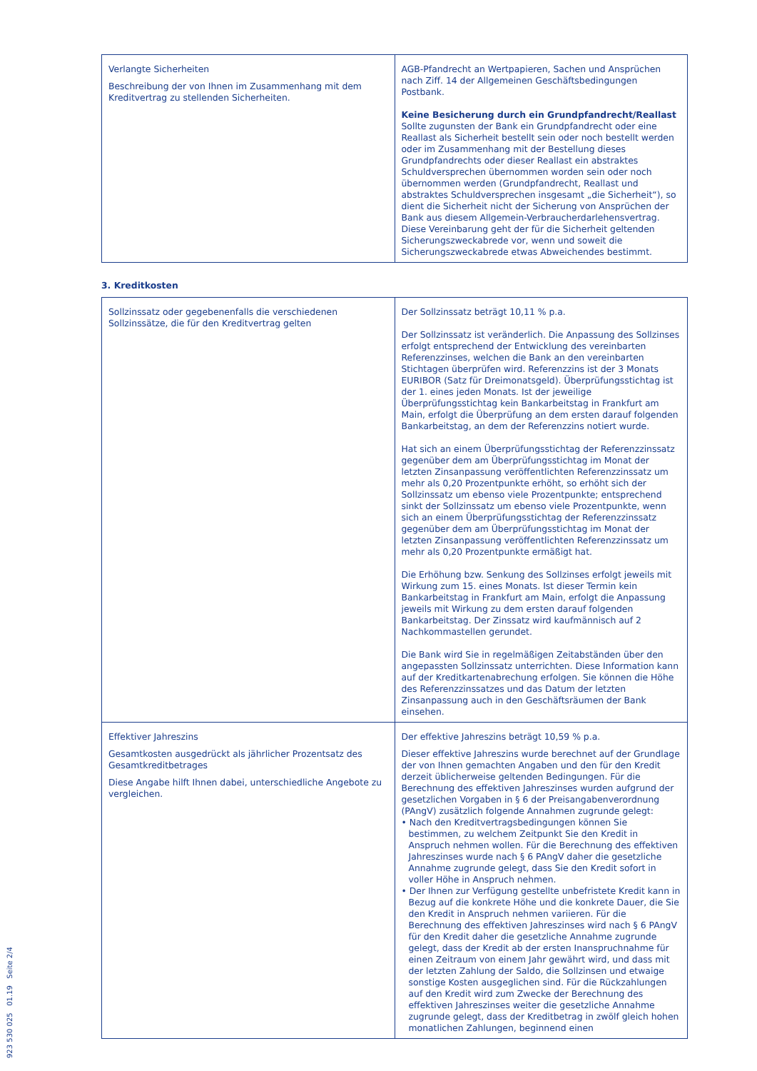| Verlangte Sicherheiten Beschreibung der von Ihnen im Zusammenhang mit dem Kreditvertrag zu stellenden Sicherheiten. | AGB-Pfandrecht an Wertpapieren, Sachen und Ansprüchen nach Ziff. 14 der Allgemeinen Geschäftsbedingungen Postbank. Keine Besicherung durch ein Grundpfandrecht/Reallast Sollte zugunsten der Bank ein Grundpfandrecht oder eine Reallast als Sicherheit bestellt sein oder noch bestellt werden oder im Zusammenhang mit der Bestellung dieses Grundpfandrechts oder dieser Reallast ein abstraktes Schuldversprechen übernommen worden sein oder noch übernommen werden (Grundpfandrecht, Reallast und abstraktes Schuldversprechen insgesamt „die Sicherheit“), so dient die Sicherheit nicht der Sicherung von Ansprüchen der Bank aus diesem Allgemein-Verbraucherdarlehensvertrag. Diese Vereinbarung geht der für die Sicherheit geltenden Sicherungszweckabrede vor, wenn und soweit die Sicherungszweckabrede etwas Abweichendes bestimmt. |
3. Kreditkosten
| Sollzinssatz oder gegebenenfalls die verschiedenen Sollzinssätze, die für den Kreditvertrag gelten | Der Sollzinssatz beträgt 10,11 % p.a. Der Sollzinssatz ist veränderlich. Die Anpassung des Sollzinses erfolgt entsprechend der Entwicklung des vereinbarten Referenzzinses, welchen die Bank an den vereinbarten Stichtagen überprüfen wird. Referenzzins ist der 3 Monats EURIBOR (Satz für Dreimonatsgeld). Überprüfungsstichtag ist der 1. eines jeden Monats. Ist der jeweilige Überprüfungsstichtag kein Bankarbeitstag in Frankfurt am Main, erfolgt die Überprüfung an dem ersten darauf folgenden Bankarbeitstag, an dem der Referenzzins notiert wurde. Hat sich an einem Überprüfungsstichtag der Referenzzinssatz gegenüber dem am Überprüfungsstichtag im Monat der letzten Zinsanpassung veröffentlichten Referenzzinssatz um mehr als 0,20 Prozentpunkte erhöht, so erhöht sich der Sollzinssatz um ebenso viele Prozentpunkte; entsprechend sinkt der Sollzinssatz um ebenso viele Prozentpunkte, wenn sich an einem Überprüfungsstichtag der Referenzzinssatz gegenüber dem am Überprüfungsstichtag im Monat der letzten Zinsanpassung veröffentlichten Referenzzinssatz um mehr als 0,20 Prozentpunkte ermäßigt hat. Die Erhöhung bzw. Senkung des Sollzinses erfolgt jeweils mit Wirkung zum 15. eines Monats. Ist dieser Termin kein Bankarbeitstag in Frankfurt am Main, erfolgt die Anpassung jeweils mit Wirkung zu dem ersten darauf folgenden Bankarbeitstag. Der Zinssatz wird kaufmännisch auf 2 Nachkommastellen gerundet. Die Bank wird Sie in regelmäßigen Zeitabständen über den angepassten Sollzinssatz unterrichten. Diese Information kann auf der Kreditkartenabrechung erfolgen. Sie können die Höhe des Referenzzinssatzes und das Datum der letzten Zinsanpassung auch in den Geschäftsräumen der Bank einsehen. |
| Effektiver Jahreszins Gesamtkosten ausgedrückt als jährlicher Prozentsatz des Gesamtkreditbetrages Diese Angabe hilft Ihnen dabei, unterschiedliche Angebote zu vergleichen. | Der effektive Jahreszins beträgt 10,59 % p.a. Dieser effektive Jahreszins wurde berechnet auf der Grundlage der von Ihnen gemachten Angaben und den für den Kredit derzeit üblicherweise geltenden Bedingungen. Für die Berechnung des effektiven Jahreszinses wurden aufgrund der gesetzlichen Vorgaben in § 6 der Preisangabenverordnung (PAngV) zusätzlich folgende Annahmen zugrunde gelegt: • Nach den Kreditvertragsbedingungen können Sie bestimmen, zu welchem Zeitpunkt Sie den Kredit in Anspruch nehmen wollen. Für die Berechnung des effektiven Jahreszinses wurde nach § 6 PAngV daher die gesetzliche Annahme zugrunde gelegt, dass Sie den Kredit sofort in voller Höhe in Anspruch nehmen. • Der Ihnen zur Verfügung gestellte unbefristete Kredit kann in Bezug auf die konkrete Höhe und die konkrete Dauer, die Sie den Kredit in Anspruch nehmen variieren. Für die Berechnung des effektiven Jahreszinses wird nach § 6 PAngV für den Kredit daher die gesetzliche Annahme zugrunde gelegt, dass der Kredit ab der ersten Inanspruchnahme für einen Zeitraum von einem Jahr gewährt wird, und dass mit der letzten Zahlung der Saldo, die Sollzinsen und etwaige sonstige Kosten ausgeglichen sind. Für die Rückzahlungen auf den Kredit wird zum Zwecke der Berechnung des effektiven Jahreszinses weiter die gesetzliche Annahme zugrunde gelegt, dass der Kreditbetrag in zwölf gleich hohen monatlichen Zahlungen, beginnend einen |
923 530 025 01.19 Seite 2/4